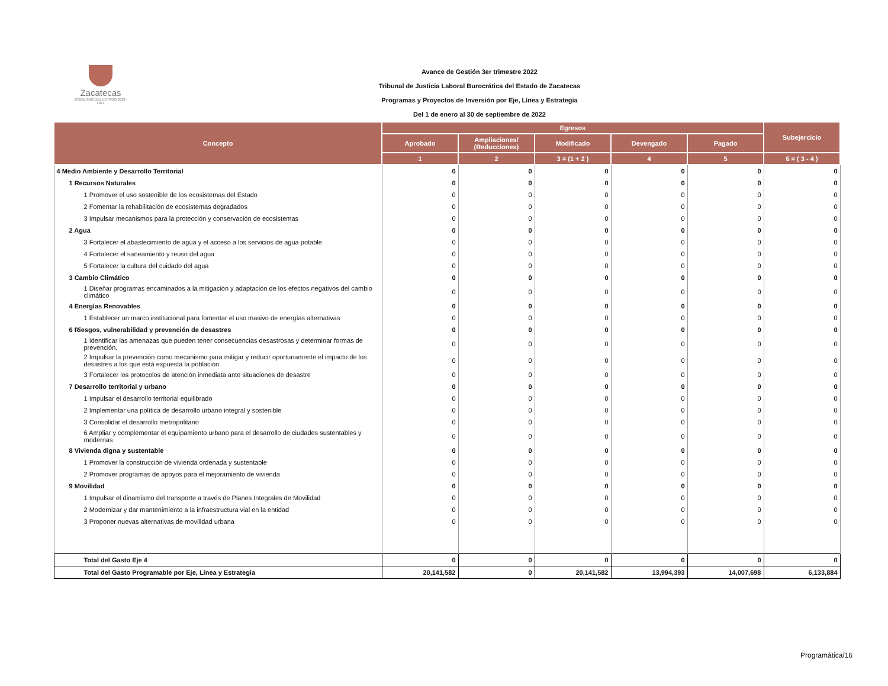Zacatecas
GOBIERNO DEL ESTADO 2021-2027
Avance de Gestión 3er trimestre 2022
Tribunal de Justicia Laboral Burocrática del Estado de Zacatecas
Programas y Proyectos de Inversión por Eje, Línea y Estrategia
Del 1 de enero al 30 de septiembre de 2022
| Concepto | Egresos | | | | | Subejercicio |
| --- | --- | --- | --- | --- | --- | --- |
| | Aprobado | Ampliaciones/ (Reducciones) | Modificado | Devengado | Pagado | |
| | 1 | 2 | 3 = (1 + 2 ) | 4 | 5 | 6 = ( 3 - 4 ) |
| 4 Medio Ambiente y Desarrollo Territorial | 0 | 0 | 0 | 0 | 0 | 0 |
| 1 Recursos Naturales | 0 | 0 | 0 | 0 | 0 | 0 |
| 1 Promover el uso sostenible de los ecosistemas del Estado | 0 | 0 | 0 | 0 | 0 | 0 |
| 2 Fomentar la rehabilitación de ecosistemas degradados | 0 | 0 | 0 | 0 | 0 | 0 |
| 3 Impulsar mecanismos para la protección y conservación de ecosistemas | 0 | 0 | 0 | 0 | 0 | 0 |
| 2 Agua | 0 | 0 | 0 | 0 | 0 | 0 |
| 3 Fortalecer el abastecimiento de agua y el acceso a los servicios de agua potable | 0 | 0 | 0 | 0 | 0 | 0 |
| 4 Fortalecer el saneamiento y reuso del agua | 0 | 0 | 0 | 0 | 0 | 0 |
| 5 Fortalecer la cultura del cuidado del agua | 0 | 0 | 0 | 0 | 0 | 0 |
| 3 Cambio Climático | 0 | 0 | 0 | 0 | 0 | 0 |
| 1 Diseñar programas encaminados a la mitigación y adaptación de los efectos negativos del cambio climático | 0 | 0 | 0 | 0 | 0 | 0 |
| 4 Energías Renovables | 0 | 0 | 0 | 0 | 0 | 0 |
| 1 Establecer un marco institucional para fomentar el uso masivo de energías alternativas | 0 | 0 | 0 | 0 | 0 | 0 |
| 6 Riesgos, vulnerabilidad y prevención de desastres | 0 | 0 | 0 | 0 | 0 | 0 |
| 1 Identificar las amenazas que pueden tener consecuencias desastrosas y determinar formas de prevención. | 0 | 0 | 0 | 0 | 0 | 0 |
| 2 Impulsar la prevención como mecanismo para mitigar y reducir oportunamente el impacto de los desastres a los que está expuesta la población | 0 | 0 | 0 | 0 | 0 | 0 |
| 3 Fortalecer los protocolos de atención inmediata ante situaciones de desastre | 0 | 0 | 0 | 0 | 0 | 0 |
| 7 Desarrollo territorial y urbano | 0 | 0 | 0 | 0 | 0 | 0 |
| 1 Impulsar el desarrollo territorial equilibrado | 0 | 0 | 0 | 0 | 0 | 0 |
| 2 Implementar una política de desarrollo urbano integral y sostenible | 0 | 0 | 0 | 0 | 0 | 0 |
| 3 Consolidar el desarrollo metropolitano | 0 | 0 | 0 | 0 | 0 | 0 |
| 6 Ampliar y complementar el equipamiento urbano para el desarrollo de ciudades sustentables y modernas | 0 | 0 | 0 | 0 | 0 | 0 |
| 8 Vivienda digna y sustentable | 0 | 0 | 0 | 0 | 0 | 0 |
| 1 Promover la construcción de vivienda ordenada y sustentable | 0 | 0 | 0 | 0 | 0 | 0 |
| 2 Promover programas de apoyos para el mejoramiento de vivienda | 0 | 0 | 0 | 0 | 0 | 0 |
| 9 Movilidad | 0 | 0 | 0 | 0 | 0 | 0 |
| 1 Impulsar el dinamismo del transporte a través de Planes Integrales de Movilidad | 0 | 0 | 0 | 0 | 0 | 0 |
| 2 Modernizar y dar mantenimiento a la infraestructura vial en la entidad | 0 | 0 | 0 | 0 | 0 | 0 |
| 3 Proponer nuevas alternativas de movilidad urbana | 0 | 0 | 0 | 0 | 0 | 0 |
| Total del Gasto Eje 4 | 0 | 0 | 0 | 0 | 0 | 0 |
| Total del Gasto Programable por Eje, Línea y Estrategia | 20,141,582 | 0 | 20,141,582 | 13,994,393 | 14,007,698 | 6,133,884 |
Programática/16